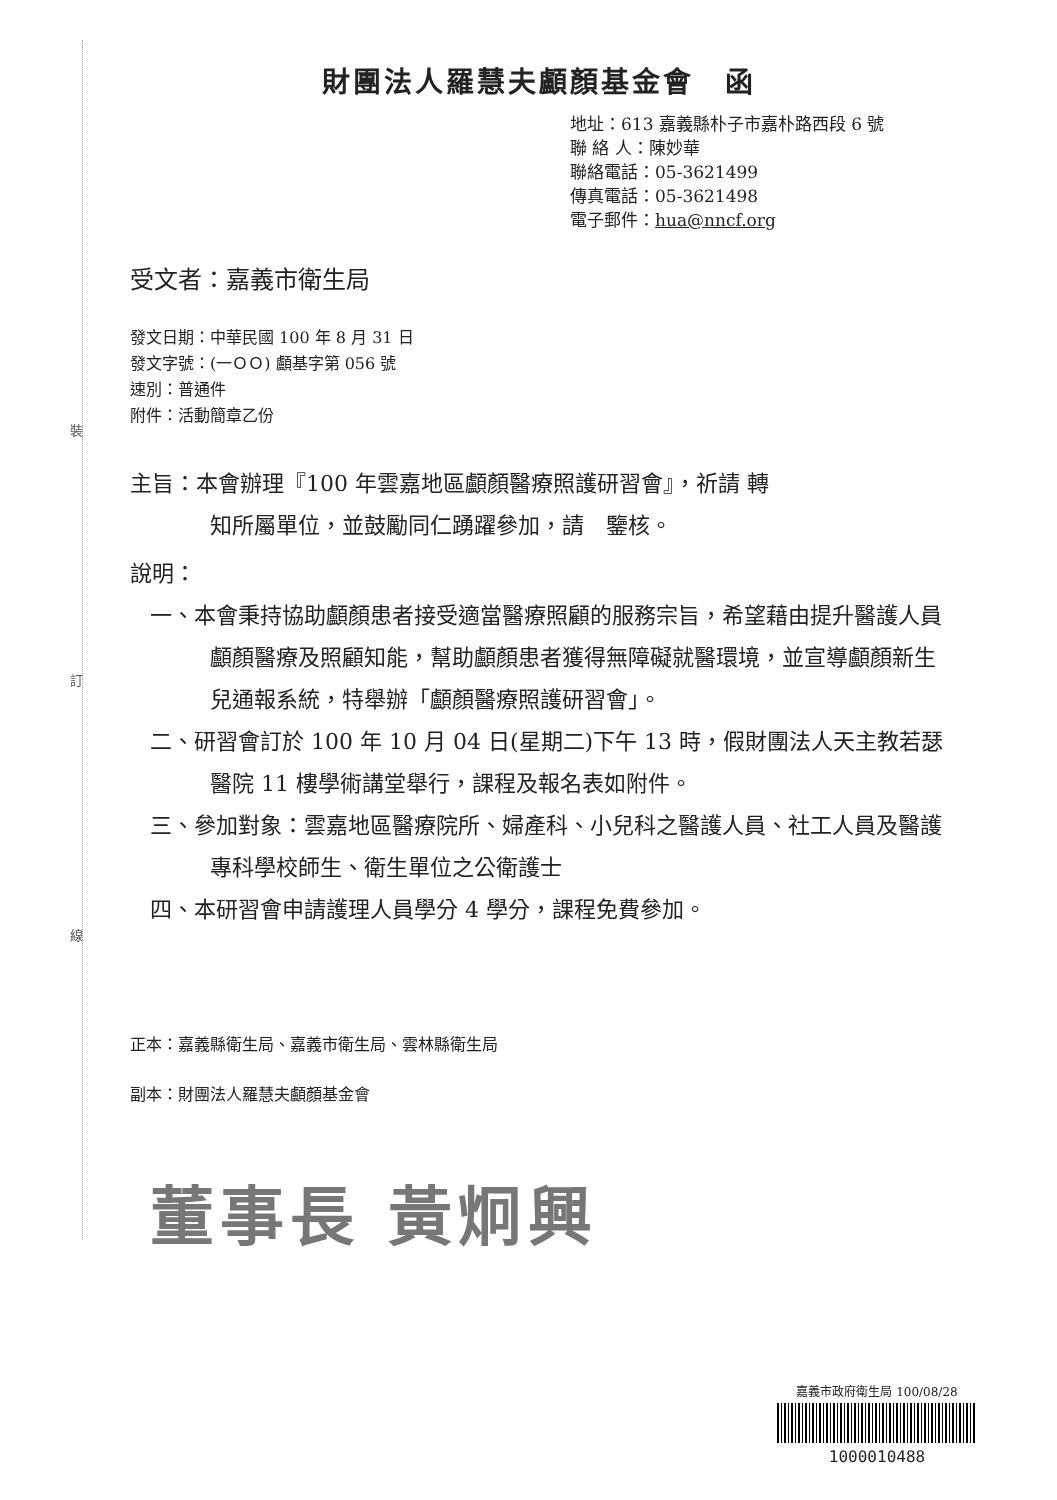裝
訂
線
財團法人羅慧夫顱顏基金會　函
地址：613 嘉義縣朴子市嘉朴路西段 6 號
聯 絡 人：陳妙華
聯絡電話：05-3621499
傳真電話：05-3621498
電子郵件：hua@nncf.org
受文者：嘉義市衛生局
發文日期：中華民國 100 年 8 月 31 日
發文字號：(一ＯＯ) 顱基字第 056 號
速別：普通件
附件：活動簡章乙份
主旨：本會辦理『100 年雲嘉地區顱顏醫療照護研習會』，祈請 轉
知所屬單位，並鼓勵同仁踴躍參加，請　鑒核。
說明：
一、本會秉持協助顱顏患者接受適當醫療照顧的服務宗旨，希望藉由提升醫護人員顱顏醫療及照顧知能，幫助顱顏患者獲得無障礙就醫環境，並宣導顱顏新生兒通報系統，特舉辦「顱顏醫療照護研習會」。
二、研習會訂於 100 年 10 月 04 日(星期二)下午 13 時，假財團法人天主教若瑟醫院 11 樓學術講堂舉行，課程及報名表如附件。
三、參加對象：雲嘉地區醫療院所、婦產科、小兒科之醫護人員、社工人員及醫護專科學校師生、衛生單位之公衛護士
四、本研習會申請護理人員學分 4 學分，課程免費參加。
正本：嘉義縣衛生局、嘉義市衛生局、雲林縣衛生局
副本：財團法人羅慧夫顱顏基金會
董事長 黃炯興
嘉義市政府衛生局 100/08/28
1000010488